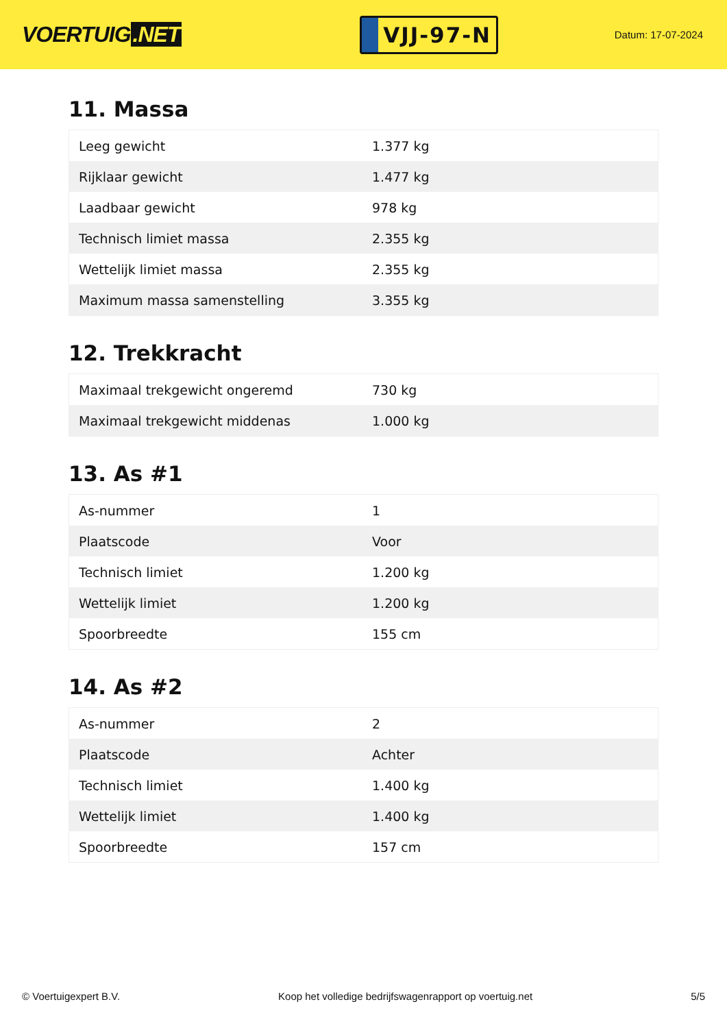VOERTUIG.NET
VJJ-97-N
Datum: 17-07-2024
11. Massa
| Leeg gewicht | 1.377 kg |
| Rijklaar gewicht | 1.477 kg |
| Laadbaar gewicht | 978 kg |
| Technisch limiet massa | 2.355 kg |
| Wettelijk limiet massa | 2.355 kg |
| Maximum massa samenstelling | 3.355 kg |
12. Trekkracht
| Maximaal trekgewicht ongeremd | 730 kg |
| Maximaal trekgewicht middenas | 1.000 kg |
13. As #1
| As-nummer | 1 |
| Plaatscode | Voor |
| Technisch limiet | 1.200 kg |
| Wettelijk limiet | 1.200 kg |
| Spoorbreedte | 155 cm |
14. As #2
| As-nummer | 2 |
| Plaatscode | Achter |
| Technisch limiet | 1.400 kg |
| Wettelijk limiet | 1.400 kg |
| Spoorbreedte | 157 cm |
© Voertuigexpert B.V. Koop het volledige bedrijfswagenrapport op voertuig.net 5/5